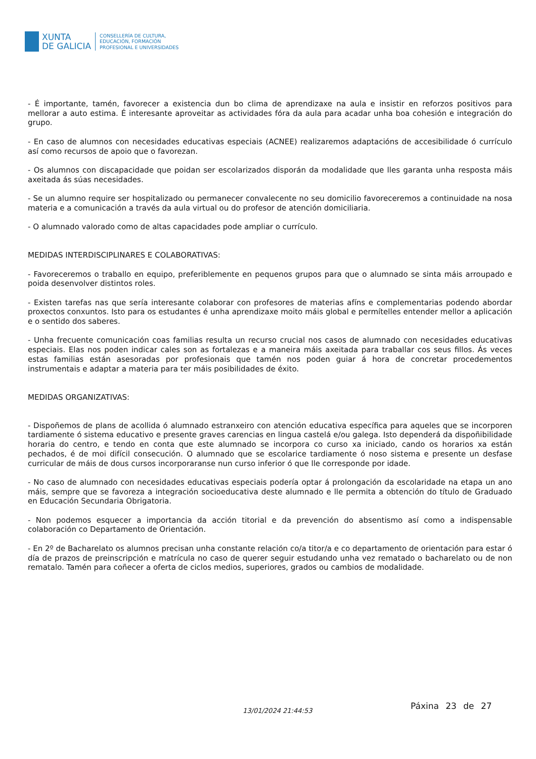XUNTA
DE GALICIA
CONSELLERÍA DE CULTURA,
EDUCACIÓN, FORMACIÓN
PROFESIONAL E UNIVERSIDADES
- É importante, tamén, favorecer a existencia dun bo clima de aprendizaxe na aula e insistir en reforzos positivos para mellorar a auto estima. É interesante aproveitar as actividades fóra da aula para acadar unha boa cohesión e integración do grupo.
- En caso de alumnos con necesidades educativas especiais (ACNEE) realizaremos adaptacións de accesibilidade ó currículo así como recursos de apoio que o favorezan.
- Os alumnos con discapacidade que poidan ser escolarizados disporán da modalidade que lles garanta unha resposta máis axeitada ás súas necesidades.
- Se un alumno require ser hospitalizado ou permanecer convalecente no seu domicilio favoreceremos a continuidade na nosa materia e a comunicación a través da aula virtual ou do profesor de atención domiciliaria.
- O alumnado valorado como de altas capacidades pode ampliar o currículo.
MEDIDAS INTERDISCIPLINARES E COLABORATIVAS:
- Favoreceremos o traballo en equipo, preferiblemente en pequenos grupos para que o alumnado se sinta máis arroupado e poida desenvolver distintos roles.
- Existen tarefas nas que sería interesante colaborar con profesores de materias afíns e complementarias podendo abordar proxectos conxuntos. Isto para os estudantes é unha aprendizaxe moito máis global e permítelles entender mellor a aplicación e o sentido dos saberes.
- Unha frecuente comunicación coas familias resulta un recurso crucial nos casos de alumnado con necesidades educativas especiais. Elas nos poden indicar cales son as fortalezas e a maneira máis axeitada para traballar cos seus fillos. Ás veces estas familias están asesoradas por profesionais que tamén nos poden guiar á hora de concretar procedementos instrumentais e adaptar a materia para ter máis posibilidades de éxito.
MEDIDAS ORGANIZATIVAS:
- Dispoñemos de plans de acollida ó alumnado estranxeiro con atención educativa específica para aqueles que se incorporen tardiamente ó sistema educativo e presente graves carencias en lingua castelá e/ou galega. Isto dependerá da dispoñibilidade horaria do centro, e tendo en conta que este alumnado se incorpora co curso xa iniciado, cando os horarios xa están pechados, é de moi difícil consecución. O alumnado que se escolarice tardiamente ó noso sistema e presente un desfase curricular de máis de dous cursos incorporaranse nun curso inferior ó que lle corresponde por idade.
- No caso de alumnado con necesidades educativas especiais podería optar á prolongación da escolaridade na etapa un ano máis, sempre que se favoreza a integración socioeducativa deste alumnado e lle permita a obtención do título de Graduado en Educación Secundaria Obrigatoria.
- Non podemos esquecer a importancia da acción titorial e da prevención do absentismo así como a indispensable colaboración co Departamento de Orientación.
- En 2º de Bacharelato os alumnos precisan unha constante relación co/a titor/a e co departamento de orientación para estar ó día de prazos de preinscripción e matrícula no caso de querer seguir estudando unha vez rematado o bacharelato ou de non rematalo. Tamén para coñecer a oferta de ciclos medios, superiores, grados ou cambios de modalidade.
13/01/2024 21:44:53 Páxina 23 de 27